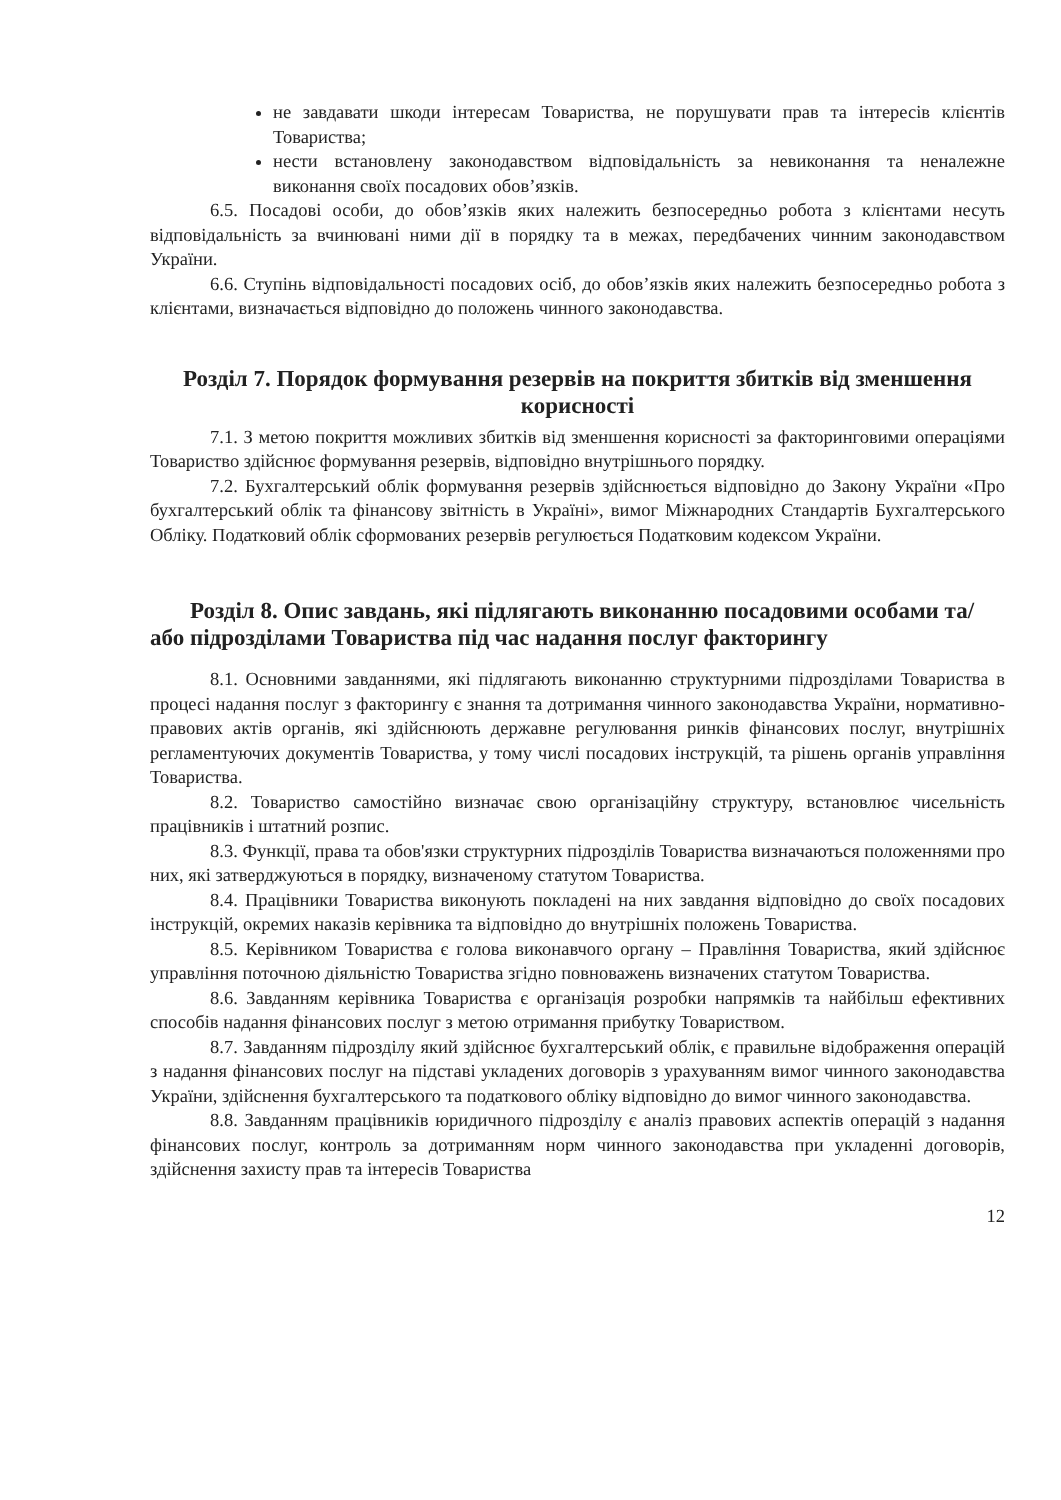не завдавати шкоди інтересам Товариства, не порушувати прав та інтересів клієнтів Товариства;
нести встановлену законодавством відповідальність за невиконання та неналежне виконання своїх посадових обов’язків.
6.5. Посадові особи, до обов’язків яких належить безпосередньо робота з клієнтами несуть відповідальність за вчинювані ними дії в порядку та в межах, передбачених чинним законодавством України.
6.6. Ступінь відповідальності посадових осіб, до обов’язків яких належить безпосередньо робота з клієнтами, визначається відповідно до положень чинного законодавства.
Розділ 7. Порядок формування резервів на покриття збитків від зменшення корисності
7.1. З метою покриття можливих збитків від зменшення корисності за факторинговими операціями Товариство здійснює формування резервів, відповідно внутрішнього порядку.
7.2. Бухгалтерський облік формування резервів здійснюється відповідно до Закону України «Про бухгалтерський облік та фінансову звітність в Україні», вимог Міжнародних Стандартів Бухгалтерського Обліку. Податковий облік сформованих резервів регулюється Податковим кодексом України.
Розділ 8. Опис завдань, які підлягають виконанню посадовими особами та/або підрозділами Товариства під час надання послуг факторингу
8.1. Основними завданнями, які підлягають виконанню структурними підрозділами Товариства в процесі надання послуг з факторингу є знання та дотримання чинного законодавства України, нормативно-правових актів органів, які здійснюють державне регулювання ринків фінансових послуг, внутрішніх регламентуючих документів Товариства, у тому числі посадових інструкцій, та рішень органів управління Товариства.
8.2. Товариство самостійно визначає свою організаційну структуру, встановлює чисельність працівників і штатний розпис.
8.3. Функції, права та обов'язки структурних підрозділів Товариства визначаються положеннями про них, які затверджуються в порядку, визначеному статутом Товариства.
8.4. Працівники Товариства виконують покладені на них завдання відповідно до своїх посадових інструкцій, окремих наказів керівника та відповідно до внутрішніх положень Товариства.
8.5. Керівником Товариства є голова виконавчого органу – Правління Товариства, який здійснює управління поточною діяльністю Товариства згідно повноважень визначених статутом Товариства.
8.6. Завданням керівника Товариства є організація розробки напрямків та найбільш ефективних способів надання фінансових послуг з метою отримання прибутку Товариством.
8.7. Завданням підрозділу який здійснює бухгалтерський облік, є правильне відображення операцій з надання фінансових послуг на підставі укладених договорів з урахуванням вимог чинного законодавства України, здійснення бухгалтерського та податкового обліку відповідно до вимог чинного законодавства.
8.8. Завданням працівників юридичного підрозділу є аналіз правових аспектів операцій з надання фінансових послуг, контроль за дотриманням норм чинного законодавства при укладенні договорів, здійснення захисту прав та інтересів Товариства
12